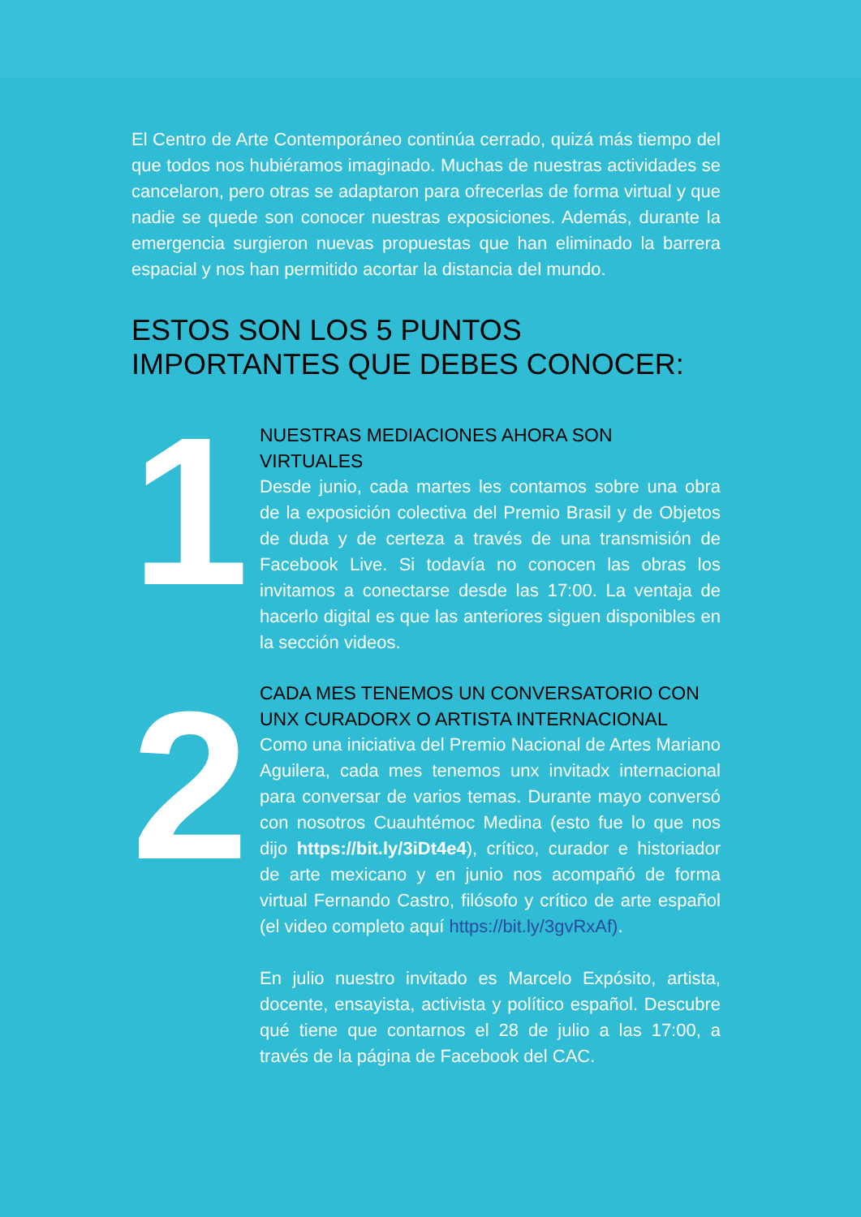El Centro de Arte Contemporáneo continúa cerrado, quizá más tiempo del que todos nos hubiéramos imaginado. Muchas de nuestras actividades se cancelaron, pero otras se adaptaron para ofrecerlas de forma virtual y que nadie se quede son conocer nuestras exposiciones. Además, durante la emergencia surgieron nuevas propuestas que han eliminado la barrera espacial y nos han permitido acortar la distancia del mundo.
ESTOS SON LOS 5 PUNTOS IMPORTANTES QUE DEBES CONOCER:
1
NUESTRAS MEDIACIONES AHORA SON VIRTUALES
Desde junio, cada martes les contamos sobre una obra de la exposición colectiva del Premio Brasil y de Objetos de duda y de certeza a través de una transmisión de Facebook Live. Si todavía no conocen las obras los invitamos a conectarse desde las 17:00. La ventaja de hacerlo digital es que las anteriores siguen disponibles en la sección videos.
2
CADA MES TENEMOS UN CONVERSATORIO CON UNX CURADORX O ARTISTA INTERNACIONAL
Como una iniciativa del Premio Nacional de Artes Mariano Aguilera, cada mes tenemos unx invitadx internacional para conversar de varios temas. Durante mayo conversó con nosotros Cuauhtémoc Medina (esto fue lo que nos dijo https://bit.ly/3iDt4e4), crítico, curador e historiador de arte mexicano y en junio nos acompañó de forma virtual Fernando Castro, filósofo y crítico de arte español (el video completo aquí https://bit.ly/3gvRxAf).
En julio nuestro invitado es Marcelo Expósito, artista, docente, ensayista, activista y político español. Descubre qué tiene que contarnos el 28 de julio a las 17:00, a través de la página de Facebook del CAC.